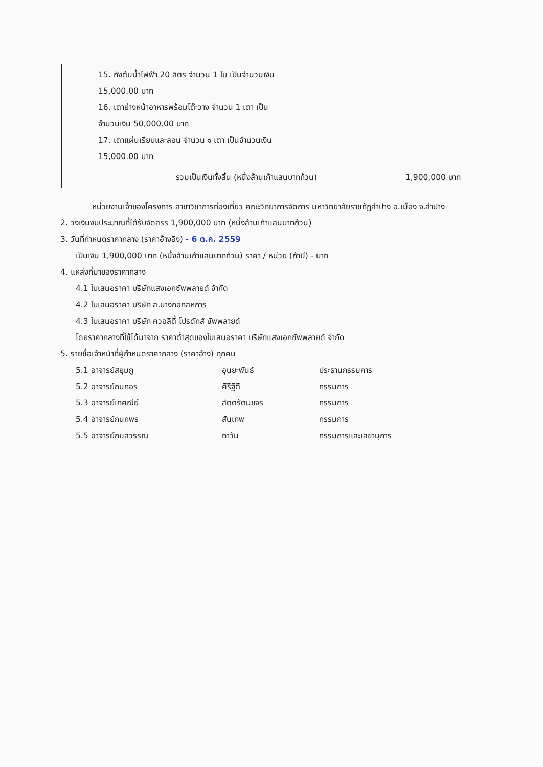| | 15. ถังต้มน้ำไฟฟ้า 20 ลิตร จำนวน 1 ใบ เป็นจำนวนเงิน 15,000.00 บาท 16. เตาย่างหน้าอาหารพร้อมโต๊ะวาง จำนวน 1 เตา เป็นจำนวนเงิน 50,000.00 บาท 17. เตาแผ่นเรียบและลอน จำนวน ๑ เตา เป็นจำนวนเงิน 15,000.00 บาท | | | |
| | รวมเป็นเงินทั้งสิ้น (หนึ่งล้านเก้าแสนบาทถ้วน) | | | 1,900,000 บาท |
หน่วยงานเจ้าของโครงการ สาขาวิชาการท่องเที่ยว คณะวิทยาการจัดการ มหาวิทยาลัยราชภัฏลำปาง อ.เมือง จ.ลำปาง
2. วงเงินงบประมาณที่ได้รับจัดสรร 1,900,000 บาท (หนึ่งล้านเก้าแสนบาทถ้วน)
3. วันที่กำหนดราคากลาง (ราคาอ้างอิง) - 6 ต.ค. 2559
เป็นเงิน 1,900,000 บาท (หนึ่งล้านเก้าแสนบาทถ้วน) ราคา / หน่วย (ถ้ามี) - บาท
4. แหล่งที่มาของราคากลาง
4.1 ใบเสนอราคา บริษัทแสงเอกซัพพลายด์ จำกัด
4.2 ใบเสนอราคา บริษัท ส.บางกอกสหการ
4.3 ใบเสนอราคา บริษัท ควอลิตี้ โปรดักส์ ซัพพลายด์
โดยราคากลางที่ใช้ได้มาจาก ราคาต่ำสุดของใบเสนอราคา บริษัทแสงเอกซัพพลายด์ จำกัด
5. รายชื่อเจ้าหน้าที่ผู้กำหนดราคากลาง (ราคาอ้าง) ทุกคน
5.1 อาจารย์สยุมภู อุนยะพันธ์ ประธานกรรมการ
5.2 อาจารย์กนกอร ศิริฐิติ กรรมการ
5.3 อาจารย์เกศณีย์ สัตตรัตนขจร กรรมการ
5.4 อาจารย์กนกพร สันเทพ กรรมการ
5.5 อาจารย์กมลวรรณ ทาวัน กรรมการและเลขานุการ